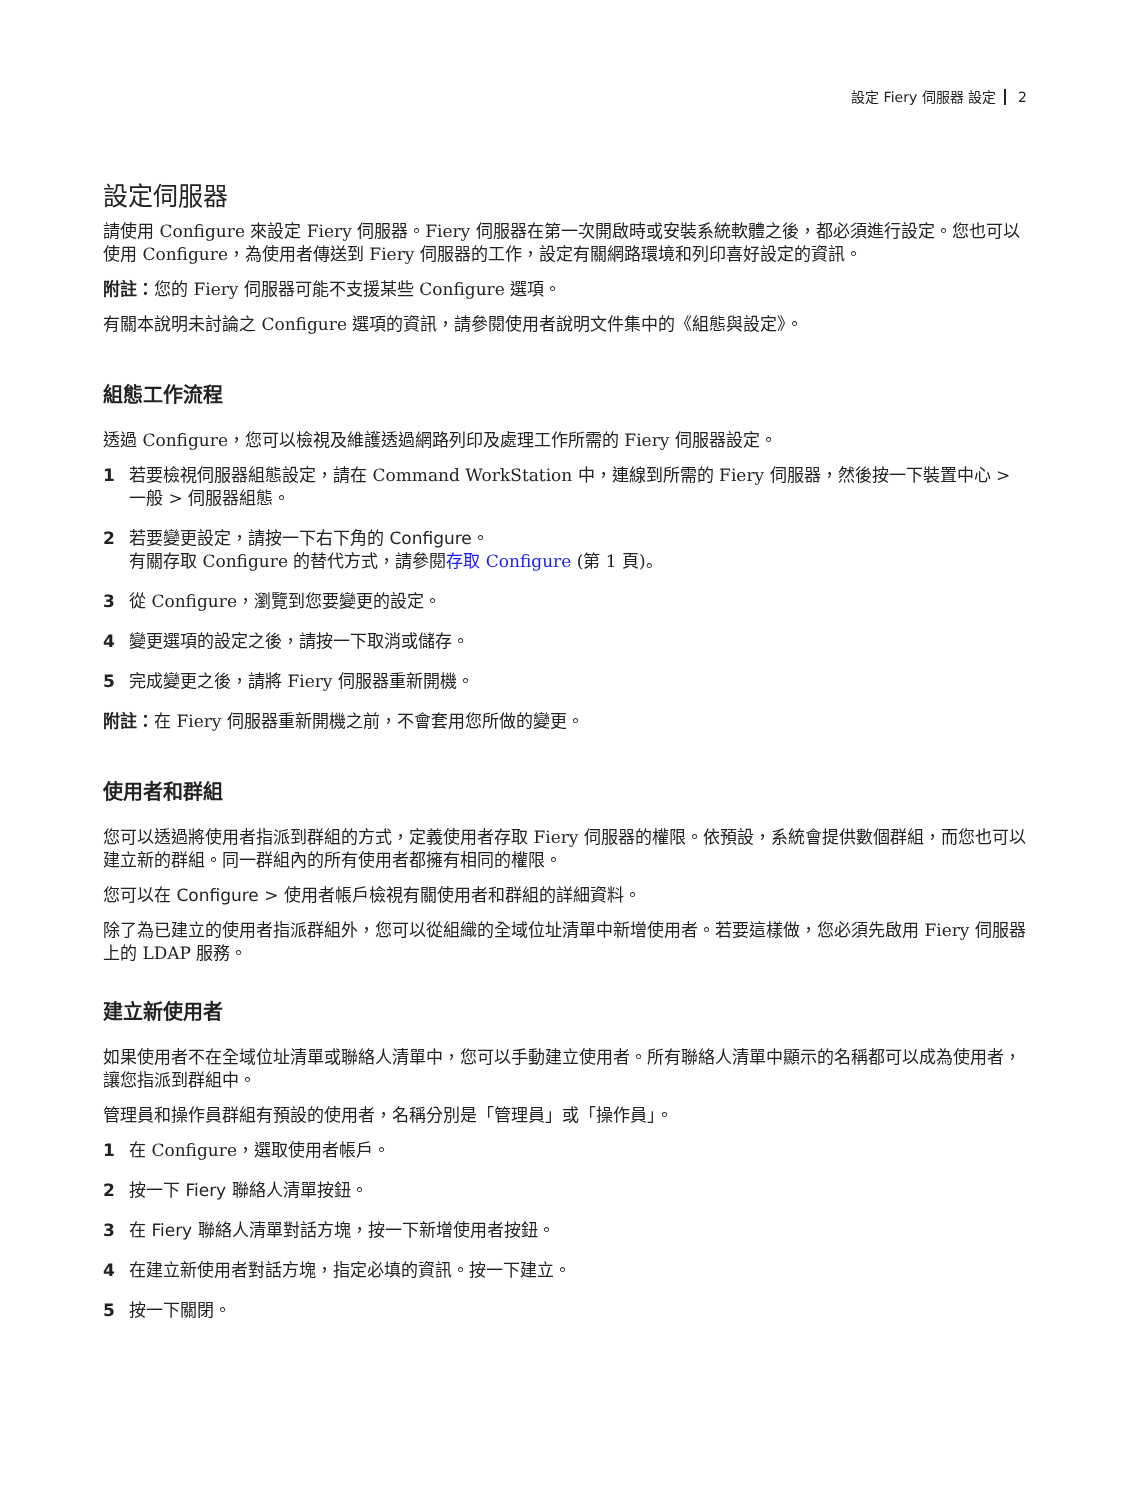設定 Fiery 伺服器 設定 2
設定伺服器
請使用 Configure 來設定 Fiery 伺服器。Fiery 伺服器在第一次開啟時或安裝系統軟體之後，都必須進行設定。您也可以使用 Configure，為使用者傳送到 Fiery 伺服器的工作，設定有關網路環境和列印喜好設定的資訊。
附註：您的 Fiery 伺服器可能不支援某些 Configure 選項。
有關本說明未討論之 Configure 選項的資訊，請參閱使用者說明文件集中的《組態與設定》。
組態工作流程
透過 Configure，您可以檢視及維護透過網路列印及處理工作所需的 Fiery 伺服器設定。
1 若要檢視伺服器組態設定，請在 Command WorkStation 中，連線到所需的 Fiery 伺服器，然後按一下裝置中心 > 一般 > 伺服器組態。
2 若要變更設定，請按一下右下角的 Configure。
有關存取 Configure 的替代方式，請參閱存取 Configure (第 1 頁)。
3 從 Configure，瀏覽到您要變更的設定。
4 變更選項的設定之後，請按一下取消或儲存。
5 完成變更之後，請將 Fiery 伺服器重新開機。
附註：在 Fiery 伺服器重新開機之前，不會套用您所做的變更。
使用者和群組
您可以透過將使用者指派到群組的方式，定義使用者存取 Fiery 伺服器的權限。依預設，系統會提供數個群組，而您也可以建立新的群組。同一群組內的所有使用者都擁有相同的權限。
您可以在 Configure > 使用者帳戶檢視有關使用者和群組的詳細資料。
除了為已建立的使用者指派群組外，您可以從組織的全域位址清單中新增使用者。若要這樣做，您必須先啟用 Fiery 伺服器上的 LDAP 服務。
建立新使用者
如果使用者不在全域位址清單或聯絡人清單中，您可以手動建立使用者。所有聯絡人清單中顯示的名稱都可以成為使用者，讓您指派到群組中。
管理員和操作員群組有預設的使用者，名稱分別是「管理員」或「操作員」。
1 在 Configure，選取使用者帳戶。
2 按一下 Fiery 聯絡人清單按鈕。
3 在 Fiery 聯絡人清單對話方塊，按一下新增使用者按鈕。
4 在建立新使用者對話方塊，指定必填的資訊。按一下建立。
5 按一下關閉。